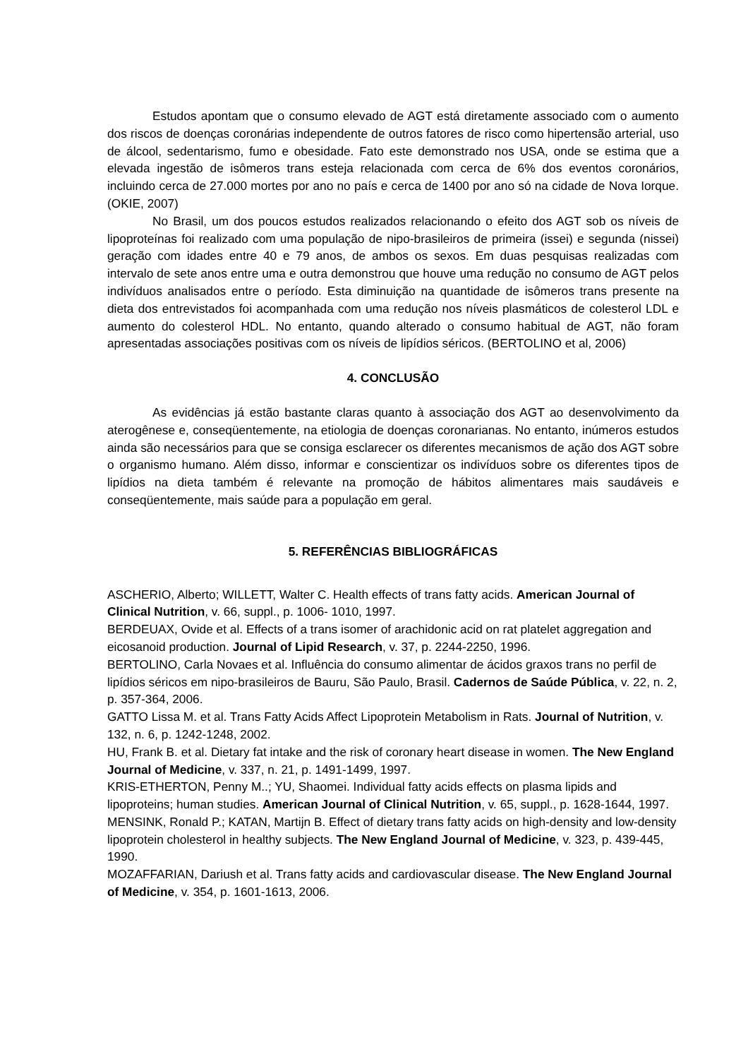Estudos apontam que o consumo elevado de AGT está diretamente associado com o aumento dos riscos de doenças coronárias independente de outros fatores de risco como hipertensão arterial, uso de álcool, sedentarismo, fumo e obesidade. Fato este demonstrado nos USA, onde se estima que a elevada ingestão de isômeros trans esteja relacionada com cerca de 6% dos eventos coronários, incluindo cerca de 27.000 mortes por ano no país e cerca de 1400 por ano só na cidade de Nova Iorque. (OKIE, 2007)
No Brasil, um dos poucos estudos realizados relacionando o efeito dos AGT sob os níveis de lipoproteínas foi realizado com uma população de nipo-brasileiros de primeira (issei) e segunda (nissei) geração com idades entre 40 e 79 anos, de ambos os sexos. Em duas pesquisas realizadas com intervalo de sete anos entre uma e outra demonstrou que houve uma redução no consumo de AGT pelos indivíduos analisados entre o período. Esta diminuição na quantidade de isômeros trans presente na dieta dos entrevistados foi acompanhada com uma redução nos níveis plasmáticos de colesterol LDL e aumento do colesterol HDL. No entanto, quando alterado o consumo habitual de AGT, não foram apresentadas associações positivas com os níveis de lipídios séricos. (BERTOLINO et al, 2006)
4. CONCLUSÃO
As evidências já estão bastante claras quanto à associação dos AGT ao desenvolvimento da aterogênese e, conseqüentemente, na etiologia de doenças coronarianas. No entanto, inúmeros estudos ainda são necessários para que se consiga esclarecer os diferentes mecanismos de ação dos AGT sobre o organismo humano. Além disso, informar e conscientizar os indivíduos sobre os diferentes tipos de lipídios na dieta também é relevante na promoção de hábitos alimentares mais saudáveis e conseqüentemente, mais saúde para a população em geral.
5. REFERÊNCIAS BIBLIOGRÁFICAS
ASCHERIO, Alberto; WILLETT, Walter C. Health effects of trans fatty acids. American Journal of Clinical Nutrition, v. 66, suppl., p. 1006- 1010, 1997.
BERDEUAX, Ovide et al. Effects of a trans isomer of arachidonic acid on rat platelet aggregation and eicosanoid production. Journal of Lipid Research, v. 37, p. 2244-2250, 1996.
BERTOLINO, Carla Novaes et al. Influência do consumo alimentar de ácidos graxos trans no perfil de lipídios séricos em nipo-brasileiros de Bauru, São Paulo, Brasil. Cadernos de Saúde Pública, v. 22, n. 2, p. 357-364, 2006.
GATTO Lissa M. et al. Trans Fatty Acids Affect Lipoprotein Metabolism in Rats. Journal of Nutrition, v. 132, n. 6, p. 1242-1248, 2002.
HU, Frank B. et al. Dietary fat intake and the risk of coronary heart disease in women. The New England Journal of Medicine, v. 337, n. 21, p. 1491-1499, 1997.
KRIS-ETHERTON, Penny M..; YU, Shaomei. Individual fatty acids effects on plasma lipids and lipoproteins; human studies. American Journal of Clinical Nutrition, v. 65, suppl., p. 1628-1644, 1997.
MENSINK, Ronald P.; KATAN, Martijn B. Effect of dietary trans fatty acids on high-density and low-density lipoprotein cholesterol in healthy subjects. The New England Journal of Medicine, v. 323, p. 439-445, 1990.
MOZAFFARIAN, Dariush et al. Trans fatty acids and cardiovascular disease. The New England Journal of Medicine, v. 354, p. 1601-1613, 2006.